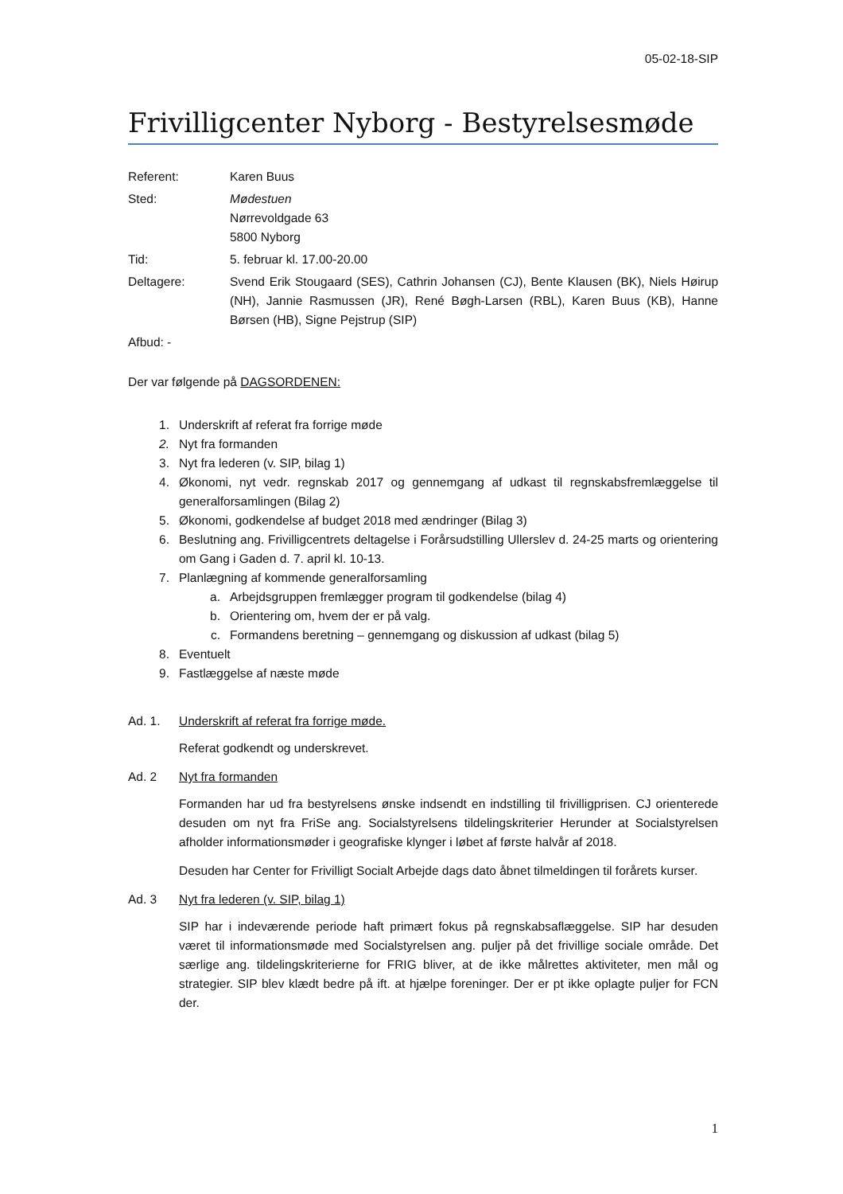05-02-18-SIP
Frivilligcenter Nyborg - Bestyrelsesmøde
Referent:
Karen Buus
Sted:
Mødestuen
Nørrevoldgade 63
5800 Nyborg
Tid:
5. februar kl. 17.00-20.00
Deltagere:
Svend Erik Stougaard (SES), Cathrin Johansen (CJ), Bente Klausen (BK), Niels Høirup (NH), Jannie Rasmussen (JR), René Bøgh-Larsen (RBL), Karen Buus (KB), Hanne Børsen (HB), Signe Pejstrup (SIP)
Afbud: -
Der var følgende på DAGSORDENEN:
1. Underskrift af referat fra forrige møde
2. Nyt fra formanden
3. Nyt fra lederen (v. SIP, bilag 1)
4. Økonomi, nyt vedr. regnskab 2017 og gennemgang af udkast til regnskabsfremlæggelse til generalforsamlingen (Bilag 2)
5. Økonomi, godkendelse af budget 2018 med ændringer (Bilag 3)
6. Beslutning ang. Frivilligcentrets deltagelse i Forårsudstilling Ullerslev d. 24-25 marts og orientering om Gang i Gaden d. 7. april kl. 10-13.
7. Planlægning af kommende generalforsamling
a. Arbejdsgruppen fremlægger program til godkendelse (bilag 4)
b. Orientering om, hvem der er på valg.
c. Formandens beretning – gennemgang og diskussion af udkast (bilag 5)
8. Eventuelt
9. Fastlæggelse af næste møde
Ad. 1. Underskrift af referat fra forrige møde.
Referat godkendt og underskrevet.
Ad. 2 Nyt fra formanden
Formanden har ud fra bestyrelsens ønske indsendt en indstilling til frivilligprisen. CJ orienterede desuden om nyt fra FriSe ang. Socialstyrelsens tildelingskriterier Herunder at Socialstyrelsen afholder informationsmøder i geografiske klynger i løbet af første halvår af 2018.
Desuden har Center for Frivilligt Socialt Arbejde dags dato åbnet tilmeldingen til forårets kurser.
Ad. 3 Nyt fra lederen (v. SIP, bilag 1)
SIP har i indeværende periode haft primært fokus på regnskabsaflæggelse. SIP har desuden været til informationsmøde med Socialstyrelsen ang. puljer på det frivillige sociale område. Det særlige ang. tildelingskriterierne for FRIG bliver, at de ikke målrettes aktiviteter, men mål og strategier. SIP blev klædt bedre på ift. at hjælpe foreninger. Der er pt ikke oplagte puljer for FCN der.
1